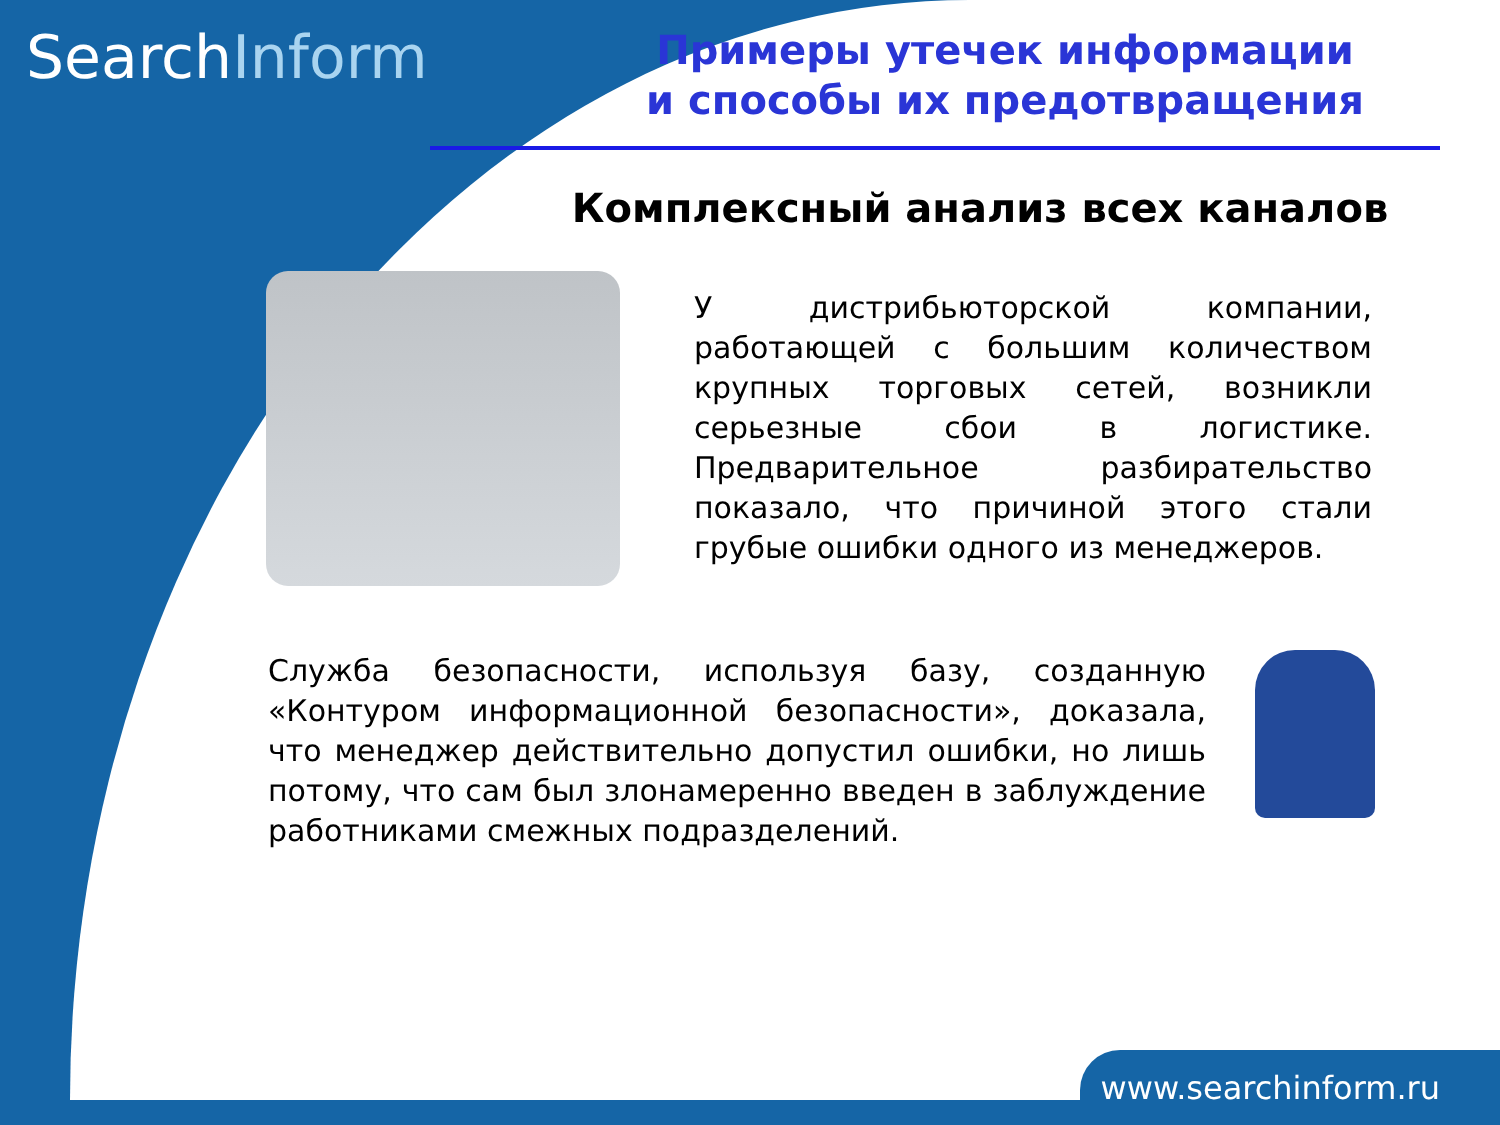SearchInform
Примеры утечек информации
и способы их предотвращения
Комплексный анализ всех каналов
У дистрибьюторской компании, работающей с большим количеством крупных торговых сетей, возникли серьезные сбои в логистике. Предварительное разбирательство показало, что причиной этого стали грубые ошибки одного из менеджеров.
Служба безопасности, используя базу, созданную «Контуром информационной безопасности», доказала, что менеджер действительно допустил ошибки, но лишь потому, что сам был злонамеренно введен в заблуждение работниками смежных подразделений.
www.searchinform.ru